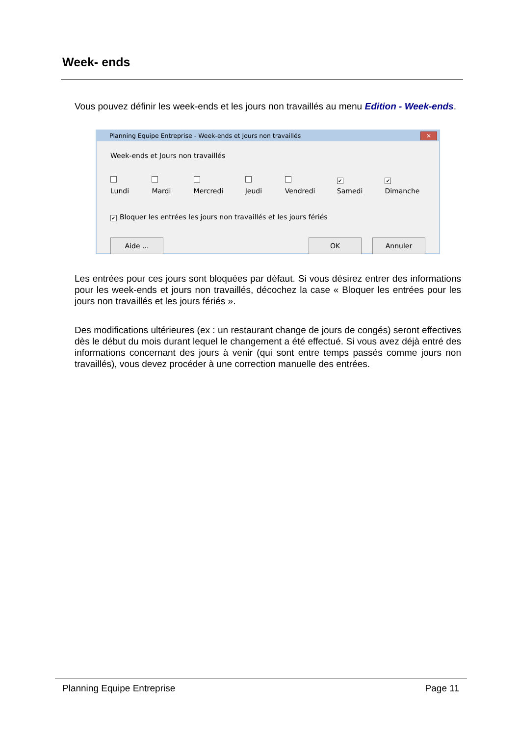Week- ends
Vous pouvez définir les week-ends et les jours non travaillés au menu Edition - Week-ends.
Planning Equipe Entreprise - Week-ends et Jours non travaillés ✕
Week-ends et Jours non travaillés
Lundi Mardi Mercredi Jeudi Vendredi ✔ Samedi ✔ Dimanche
✔ Bloquer les entrées les jours non travaillés et les jours fériés
Aide ... OK Annuler
Les entrées pour ces jours sont bloquées par défaut. Si vous désirez entrer des informations pour les week-ends et jours non travaillés, décochez la case « Bloquer les entrées pour les jours non travaillés et les jours fériés ».
Des modifications ultérieures (ex : un restaurant change de jours de congés) seront effectives dès le début du mois durant lequel le changement a été effectué. Si vous avez déjà entré des informations concernant des jours à venir (qui sont entre temps passés comme jours non travaillés), vous devez procéder à une correction manuelle des entrées.
Planning Equipe Entreprise Page 11